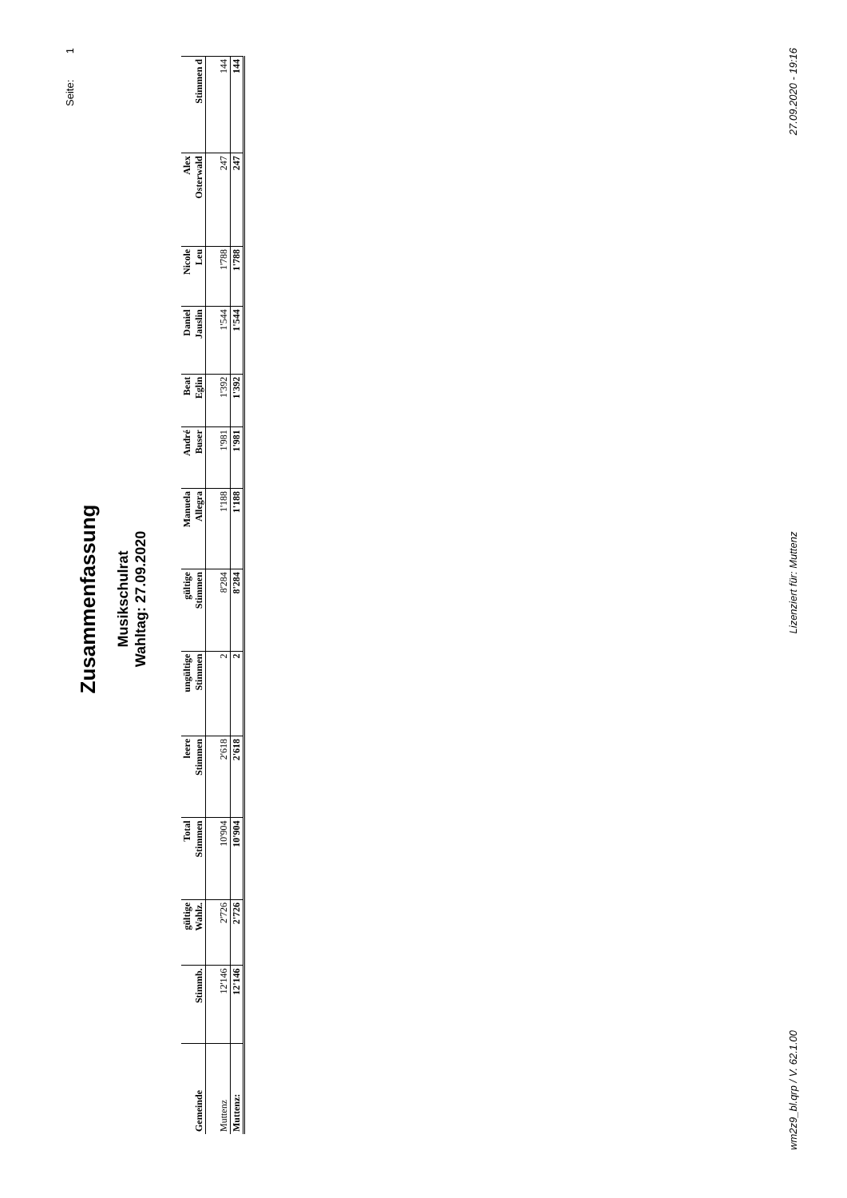Seite: 1
Zusammenfassung
Musikschulrat
Wahltag: 27.09.2020
| Gemeinde | Stimmb. | gültige Wahlz. | Total Stimmen | leere Stimmen | ungültige Stimmen | gültige Stimmen | Manuela Allegra | André Buser | Beat Eglin | Daniel Jauslin | Nicole Leu | Alex Osterwald | Stimmen d |
| --- | --- | --- | --- | --- | --- | --- | --- | --- | --- | --- | --- | --- | --- |
| Muttenz | 12'146 | 2'726 | 10'904 | 2'618 | 2 | 8'284 | 1'188 | 1'981 | 1'392 | 1'544 | 1'788 | 247 | 144 |
| Muttenz: | 12'146 | 2'726 | 10'904 | 2'618 | 2 | 8'284 | 1'188 | 1'981 | 1'392 | 1'544 | 1'788 | 247 | 144 |
wm2z9_bl.qrp / V. 62.1.00 Lizenziert für: Muttenz 27.09.2020 - 19:16